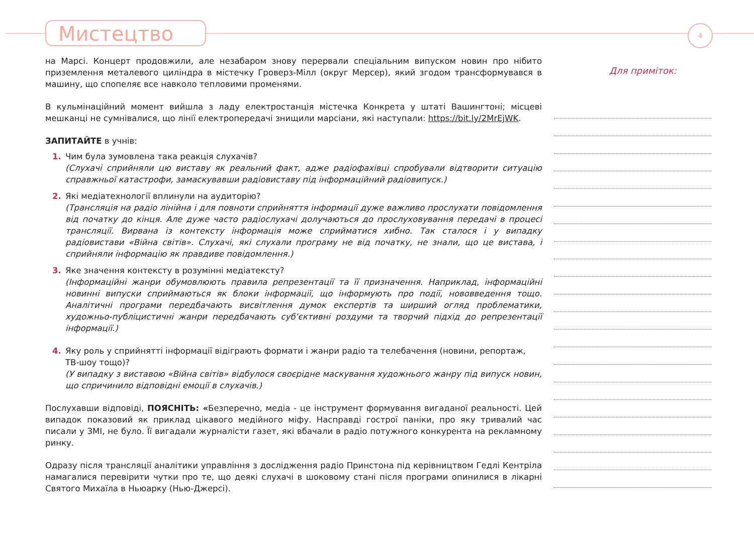Мистецтво 4
на Марсі. Концерт продовжили, але незабаром знову перервали спеціальним випуском новин про нібито приземлення металевого циліндра в містечку Гроверз-Мілл (округ Мерсер), який згодом трансформувався в машину, що спопеляє все навколо тепловими променями.
В кульмінаційний момент вийшла з ладу електростанція містечка Конкрета у штаті Вашингтоні; місцеві мешканці не сумнівалися, що лінії електропередачі знищили марсіани, які наступали: https://bit.ly/2MrEjWK.
ЗАПИТАЙТЕ в учнів:
1. Чим була зумовлена така реакція слухачів?
(Слухачі сприйняли цю виставу як реальний факт, адже радіофахівці спробували відтворити ситуацію справжньої катастрофи, замаскувавши радіовиставу під інформаційний радіовипуск.)
2. Які медіатехнології вплинули на аудиторію?
(Трансляція на радіо лінійна і для повноти сприйняття інформації дуже важливо прослухати повідомлення від початку до кінця. Але дуже часто радіослухачі долучаються до прослуховування передачі в процесі трансляції. Вирвана із контексту інформація може сприйматися хибно. Так сталося і у випадку радіовистави «Війна світів». Слухачі, які слухали програму не від початку, не знали, що це вистава, і сприйняли інформацію як правдиве повідомлення.)
3. Яке значення контексту в розумінні медіатексту?
(Інформаційні жанри обумовлюють правила репрезентації та її призначення. Наприклад, інформаційні новинні випуски сприймаються як блоки інформації, що інформують про події, нововведення тощо. Аналітичні програми передбачають висвітлення думок експертів та ширший огляд проблематики, художньо-публіцистичні жанри передбачають суб’єктивні роздуми та творчий підхід до репрезентації інформації.)
4. Яку роль у сприйнятті інформації відіграють формати і жанри радіо та телебачення (новини, репортаж, ТВ-шоу тощо)?
(У випадку з виставою «Війна світів» відбулося своєрідне маскування художнього жанру під випуск новин, що спричинило відповідні емоції в слухачів.)
Послухавши відповіді, ПОЯСНІТЬ: «Безперечно, медіа - це інструмент формування вигаданої реальності. Цей випадок показовий як приклад цікавого медійного міфу. Насправді гострої паніки, про яку тривалий час писали у ЗМІ, не було. Її вигадали журналісти газет, які вбачали в радіо потужного конкурента на рекламному ринку.
Одразу після трансляції аналітики управління з дослідження радіо Принстона під керівництвом Гедлі Кентріла намагалися перевірити чутки про те, що деякі слухачі в шоковому стані після програми опинилися в лікарні Святого Михаїла в Ньюарку (Нью-Джерсі).
Для приміток: